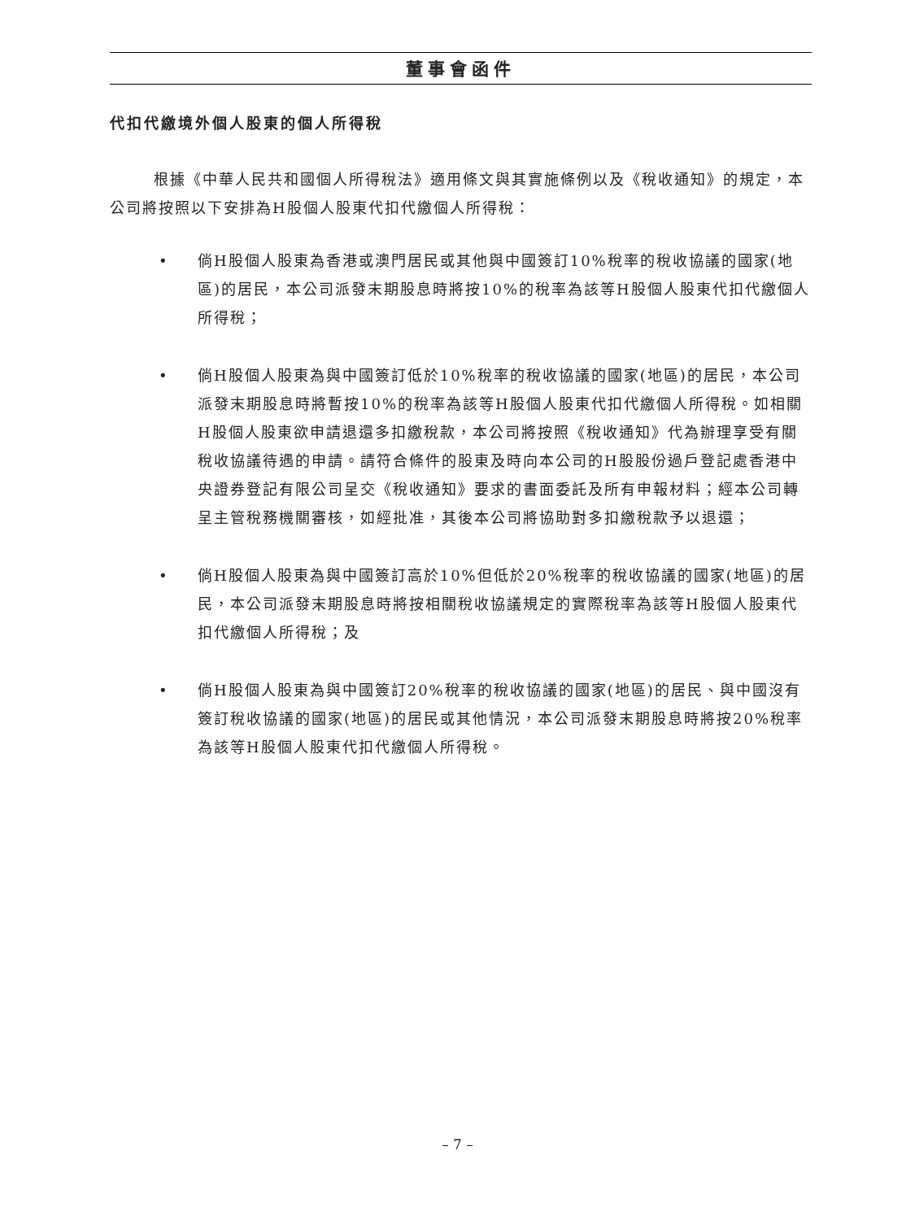董事會函件
代扣代繳境外個人股東的個人所得稅
根據《中華人民共和國個人所得稅法》適用條文與其實施條例以及《稅收通知》的規定，本公司將按照以下安排為H股個人股東代扣代繳個人所得稅：
• 倘H股個人股東為香港或澳門居民或其他與中國簽訂10%稅率的稅收協議的國家(地區)的居民，本公司派發末期股息時將按10%的稅率為該等H股個人股東代扣代繳個人所得稅；
• 倘H股個人股東為與中國簽訂低於10%稅率的稅收協議的國家(地區)的居民，本公司派發末期股息時將暫按10%的稅率為該等H股個人股東代扣代繳個人所得稅。如相關H股個人股東欲申請退還多扣繳稅款，本公司將按照《稅收通知》代為辦理享受有關稅收協議待遇的申請。請符合條件的股東及時向本公司的H股股份過戶登記處香港中央證券登記有限公司呈交《稅收通知》要求的書面委託及所有申報材料；經本公司轉呈主管稅務機關審核，如經批准，其後本公司將協助對多扣繳稅款予以退還；
• 倘H股個人股東為與中國簽訂高於10%但低於20%稅率的稅收協議的國家(地區)的居民，本公司派發末期股息時將按相關稅收協議規定的實際稅率為該等H股個人股東代扣代繳個人所得稅；及
• 倘H股個人股東為與中國簽訂20%稅率的稅收協議的國家(地區)的居民、與中國沒有簽訂稅收協議的國家(地區)的居民或其他情況，本公司派發末期股息時將按20%稅率為該等H股個人股東代扣代繳個人所得稅。
– 7 –